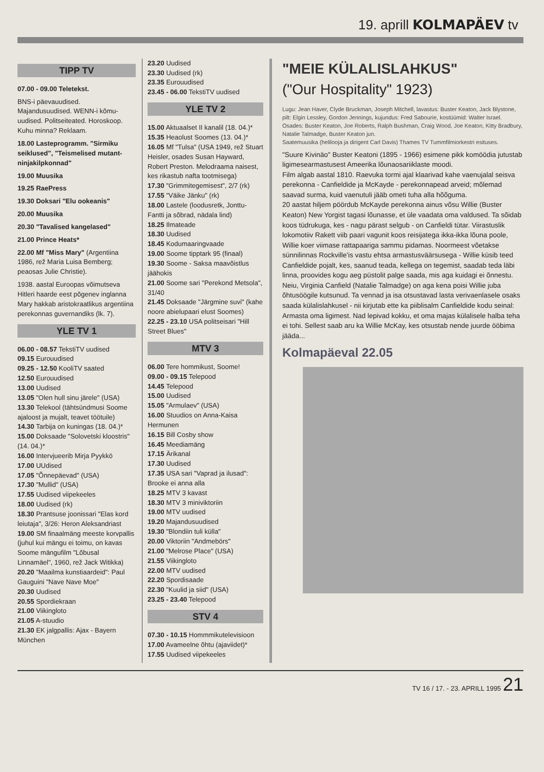19. aprill KOLMAPÄEV tv
TIPP TV
07.00 - 09.00 Teletekst.
BNS-i päevauudised. Majandusuudised. WENN-i kõmu-uudised. Politseiteated. Horoskoop. Kuhu minna? Reklaam.
18.00 Lasteprogramm. "Sirmiku seiklused", "Teismelised mutant-ninjakilpkonnad"
19.00 Muusika
19.25 RaePress
19.30 Doksari "Elu ookeanis"
20.00 Muusika
20.30 "Tavalised kangelased"
21.00 Prince Heats*
22.00 Mf "Miss Mary" (Argentiina 1986, rež Maria Luisa Bemberg; peaosas Julie Christie).
1938. aastal Euroopas võimutseva Hitleri haarde eest põgenev inglanna Mary hakkab aristokraatlikus argentiina perekonnas guvernandiks (lk. 7).
YLE TV 1
06.00 - 08.57 TekstiTV uudised
09.15 Eurouudised
09.25 - 12.50 KooliTV saated
12.50 Eurouudised
13.00 Uudised
13.05 "Olen hull sinu järele" (USA)
13.30 Telekool (tähtsündmusi Soome ajaloost ja mujalt, teavet töötuile)
14.30 Tarbija on kuningas (18. 04.)*
15.00 Doksaade "Solovetski kloostris" (14. 04.)*
16.00 Intervjueerib Mirja Pyykkö
17.00 UUdised
17.05 "Õnnepäevad" (USA)
17.30 "Mullid" (USA)
17.55 Uudised viipekeeles
18.00 Uudised (rk)
18.30 Prantsuse joonissari "Elas kord leiutaja", 3/26: Heron Aleksandriast
19.00 SM finaalmäng meeste korvpallis (juhul kui mängu ei toimu, on kavas Soome mängufilm "Lõbusal Linnamäel", 1960, rež Jack Witikka)
20.20 "Maailma kunstiaardeid": Paul Gauguini "Nave Nave Moe"
20.30 Uudised
20.55 Spordiekraan
21.00 Viikingloto
21.05 A-stuudio
21.30 EK jalgpallis: Ajax - Bayern München
23.20 Uudised
23.30 Uudised (rk)
23.35 Eurouudised
23.45 - 06.00 TekstiTV uudised
YLE TV 2
15.00 Aktuaalset II kanalil (18. 04.)*
15.35 Heaolust Soomes (13. 04.)*
16.05 Mf "Tulsa" (USA 1949, rež Stuart Heisler, osades Susan Hayward, Robert Preston. Melodraama naisest, kes rikastub nafta tootmisega)
17.30 "Grimmitegemisest", 2/7 (rk)
17.55 "Väike Jänku" (rk)
18.00 Lastele (loodusretk, Jonttu-Fantti ja sõbrad, nädala lind)
18.25 Ilmateade
18.30 Uudised
18.45 Kodumaaringvaade
19.00 Soome tipptark 95 (finaal)
19.30 Soome - Saksa maavõistlus jäähokis
21.00 Soome sari "Perekond Metsola", 31/40
21.45 Doksaade "Järgmine suvi" (kahe noore abielupaari elust Soomes)
22.25 - 23.10 USA politseisari "Hill Street Blues"
MTV 3
06.00 Tere hommikust, Soome!
09.00 - 09.15 Telepood
14.45 Telepood
15.00 Uudised
15.05 "Armulaev" (USA)
16.00 Stuudios on Anna-Kaisa Hermunen
16.15 Bill Cosby show
16.45 Meediamäng
17.15 Ärikanal
17.30 Uudised
17.35 USA sari "Vaprad ja ilusad": Brooke ei anna alla
18.25 MTV 3 kavast
18.30 MTV 3 miniviktoriin
19.00 MTV uudised
19.20 Majandusuudised
19.30 "Blondiin tuli külla"
20.00 Viktoriin "Andmebörs"
21.00 "Melrose Place" (USA)
21.55 Viikingloto
22.00 MTV uudised
22.20 Spordisaade
22.30 "Kuulid ja siid" (USA)
23.25 - 23.40 Telepood
STV 4
07.30 - 10.15 Hommmikutelevisioon
17.00 Avameelne õhtu (ajaviidet)*
17.55 Uudised viipekeeles
"MEIE KÜLALISLAHKUS"
("Our Hospitality" 1923)
Lugu: Jean Haver, Clyde Bruckman, Joseph Mitchell, lavastus: Buster Keaton, Jack Blystone, pilt: Elgin Lessley, Gordon Jennings, kujundus: Fred Sabourie, kostüümid: Walter Israel. Osades: Buster Keaton, Joe Roberts, Ralph Bushman, Craig Wood, Joe Keaton, Kitty Bradbury, Natalie Talmadge, Buster Keaton jun.
Saatemuusika (helilooja ja dirigent Carl Davis) Thames TV Tummfilmiorkestri esituses.
"Suure Kivinäo" Buster Keatoni (1895 - 1966) esimene pikk komöödia jutustab ligimesearmastusest Ameerika lõunaosariiklaste moodi.
Film algab aastal 1810. Raevuka tormi ajal klaarivad kahe vaenujalal seisva perekonna - Canfieldide ja McKayde - perekonnapead arveid; mõlemad saavad surma, kuid vaenutuli jääb ometi tuha alla hõõguma.
20 aastat hiljem pöördub McKayde perekonna ainus võsu Willie (Buster Keaton) New Yorgist tagasi lõunasse, et üle vaadata oma valdused. Ta sõidab koos tüdrukuga, kes - nagu pärast selgub - on Canfieldi tütar. Viirastuslik lokomotiiv Rakett viib paari vagunit koos reisijatega ikka-ikka lõuna poole, Willie koer viimase rattapaariga sammu pidamas. Noormeest võetakse sünnilinnas Rockville'is vastu ehtsa armastusväärsusega - Willie küsib teed Canfieldide pojalt, kes, saanud teada, kellega on tegemist, saadab teda läbi linna, proovides kogu aeg püstolit palge saada, mis aga kuidagi ei õnnestu.
Neiu, Virginia Canfield (Natalie Talmadge) on aga kena poisi Willie juba õhtusöögile kutsunud. Ta vennad ja isa otsustavad lasta verivaenlasele osaks saada külalislahkusel - nii kirjutab ette ka piiblisalm Canfieldide kodu seinal: Armasta oma ligimest. Nad lepivad kokku, et oma majas külalisele halba teha ei tohi. Sellest saab aru ka Willie McKay, kes otsustab nende juurde ööbima jääda...
Kolmapäeval 22.05
TV 16 / 17. - 23. APRILL 1995 21